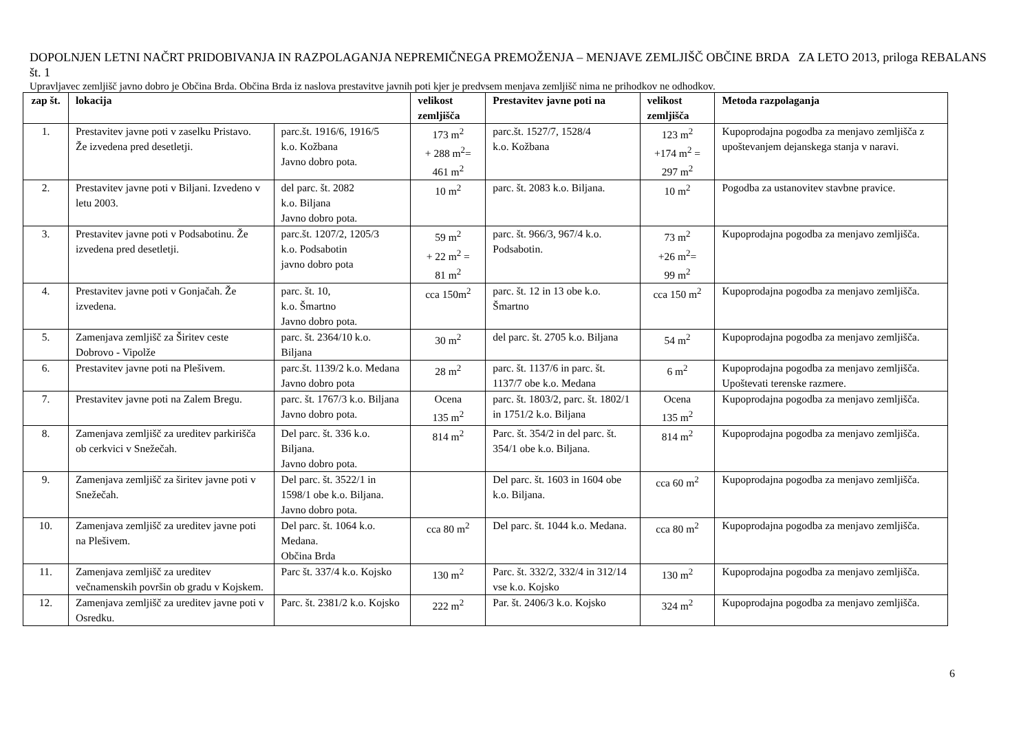DOPOLNJEN LETNI NAČRT PRIDOBIVANJA IN RAZPOLAGANJA NEPREMIČNEGA PREMOŽENJA – MENJAVE ZEMLJIŠČ OBČINE BRDA ZA LETO 2013, priloga REBALANS št. 1
Upravljavec zemljišč javno dobro je Občina Brda. Občina Brda iz naslova prestavitve javnih poti kjer je predvsem menjava zemljišč nima ne prihodkov ne odhodkov.
| zap št. | lokacija | | velikost zemljišča | Prestavitev javne poti na | velikost zemljišča | Metoda razpolaganja |
| --- | --- | --- | --- | --- | --- | --- |
| 1. | Prestavitev javne poti v zaselku Pristavo. Že izvedena pred desetletji. | parc.št. 1916/6, 1916/5 k.o. Kožbana Javno dobro pota. | 173 m<sup>2</sup> + 288 m<sup>2</sup>= 461 m<sup>2</sup> | parc.št. 1527/7, 1528/4 k.o. Kožbana | 123 m<sup>2</sup> +174 m<sup>2</sup> = 297 m<sup>2</sup> | Kupoprodajna pogodba za menjavo zemljišča z upoštevanjem dejanskega stanja v naravi. |
| 2. | Prestavitev javne poti v Biljani. Izvedeno v letu 2003. | del parc. št. 2082 k.o. Biljana Javno dobro pota. | 10 m<sup>2</sup> | parc. št. 2083 k.o. Biljana. | 10 m<sup>2</sup> | Pogodba za ustanovitev stavbne pravice. |
| 3. | Prestavitev javne poti v Podsabotinu. Že izvedena pred desetletji. | parc.št. 1207/2, 1205/3 k.o. Podsabotin javno dobro pota | 59 m<sup>2</sup> + 22 m<sup>2</sup> = 81 m<sup>2</sup> | parc. št. 966/3, 967/4 k.o. Podsabotin. | 73 m<sup>2</sup> +26 m<sup>2</sup>= 99 m<sup>2</sup> | Kupoprodajna pogodba za menjavo zemljišča. |
| 4. | Prestavitev javne poti v Gonjačah. Že izvedena. | parc. št. 10, k.o. Šmartno Javno dobro pota. | cca 150m<sup>2</sup> | parc. št. 12 in 13 obe k.o. Šmartno | cca 150 m<sup>2</sup> | Kupoprodajna pogodba za menjavo zemljišča. |
| 5. | Zamenjava zemljišč za Širitev ceste Dobrovo - Vipolže | parc. št. 2364/10 k.o. Biljana | 30 m<sup>2</sup> | del parc. št. 2705 k.o. Biljana | 54 m<sup>2</sup> | Kupoprodajna pogodba za menjavo zemljišča. |
| 6. | Prestavitev javne poti na Plešivem. | parc.št. 1139/2 k.o. Medana Javno dobro pota | 28 m<sup>2</sup> | parc. št. 1137/6 in parc. št. 1137/7 obe k.o. Medana | 6 m<sup>2</sup> | Kupoprodajna pogodba za menjavo zemljišča. Upoštevati terenske razmere. |
| 7. | Prestavitev javne poti na Zalem Bregu. | parc. št. 1767/3 k.o. Biljana Javno dobro pota. | Ocena 135 m<sup>2</sup> | parc. št. 1803/2, parc. št. 1802/1 in 1751/2 k.o. Biljana | Ocena 135 m<sup>2</sup> | Kupoprodajna pogodba za menjavo zemljišča. |
| 8. | Zamenjava zemljišč za ureditev parkirišča ob cerkvici v Snežečah. | Del parc. št. 336 k.o. Biljana. Javno dobro pota. | 814 m<sup>2</sup> | Parc. št. 354/2 in del parc. št. 354/1 obe k.o. Biljana. | 814 m<sup>2</sup> | Kupoprodajna pogodba za menjavo zemljišča. |
| 9. | Zamenjava zemljišč za širitev javne poti v Snežečah. | Del parc. št. 3522/1 in 1598/1 obe k.o. Biljana. Javno dobro pota. | | Del parc. št. 1603 in 1604 obe k.o. Biljana. | cca 60 m<sup>2</sup> | Kupoprodajna pogodba za menjavo zemljišča. |
| 10. | Zamenjava zemljišč za ureditev javne poti na Plešivem. | Del parc. št. 1064 k.o. Medana. Občina Brda | cca 80 m<sup>2</sup> | Del parc. št. 1044 k.o. Medana. | cca 80 m<sup>2</sup> | Kupoprodajna pogodba za menjavo zemljišča. |
| 11. | Zamenjava zemljišč za ureditev večnamenskih površin ob gradu v Kojskem. | Parc št. 337/4 k.o. Kojsko | 130 m<sup>2</sup> | Parc. št. 332/2, 332/4 in 312/14 vse k.o. Kojsko | 130 m<sup>2</sup> | Kupoprodajna pogodba za menjavo zemljišča. |
| 12. | Zamenjava zemljišč za ureditev javne poti v Osredku. | Parc. št. 2381/2 k.o. Kojsko | 222 m<sup>2</sup> | Par. št. 2406/3 k.o. Kojsko | 324 m<sup>2</sup> | Kupoprodajna pogodba za menjavo zemljišča. |
6